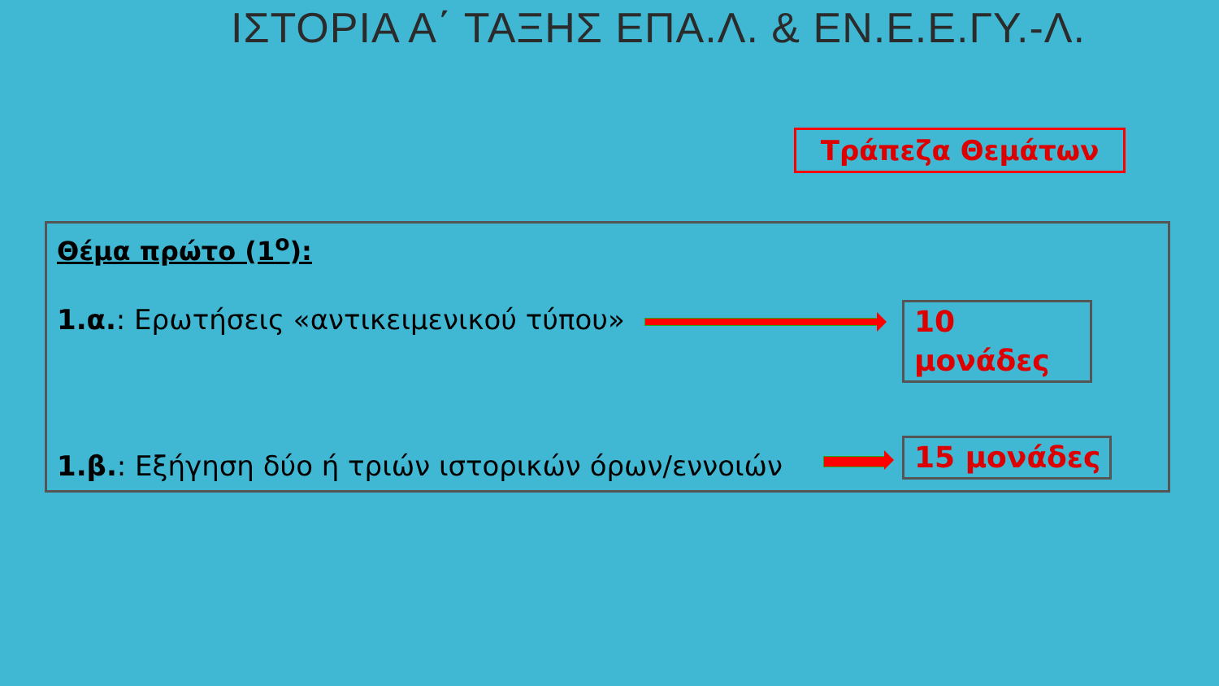ΙΣΤΟΡΙΑ Α΄ ΤΑΞΗΣ ΕΠΑ.Λ. & ΕΝ.Ε.Ε.ΓΥ.-Λ.
Τράπεζα Θεμάτων
Θέμα πρώτο (1<sup>ο</sup>):
1.α.: Ερωτήσεις «αντικειμενικού τύπου»
10 μονάδες
1.β.: Εξήγηση δύο ή τριών ιστορικών όρων/εννοιών
15 μονάδες